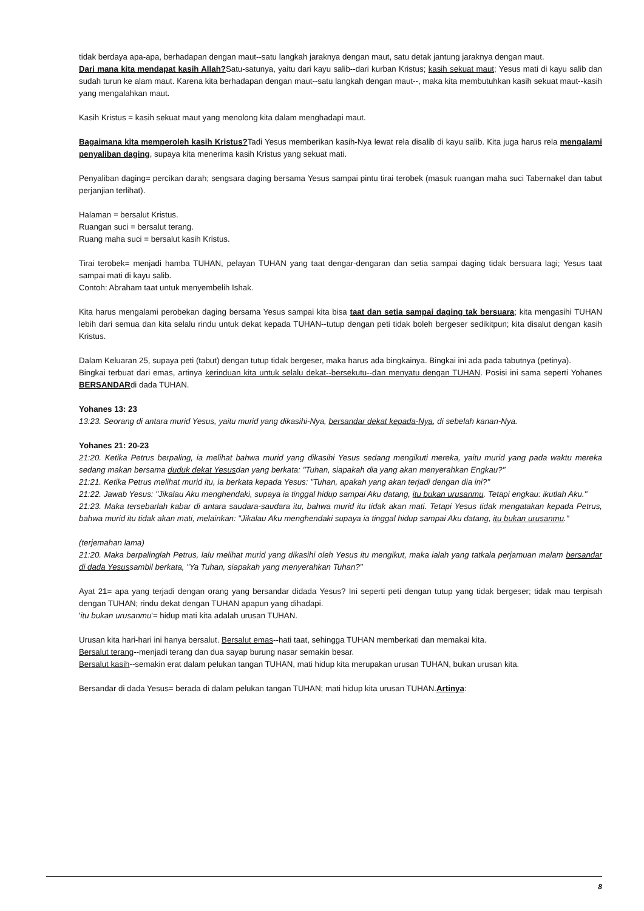tidak berdaya apa-apa, berhadapan dengan maut--satu langkah jaraknya dengan maut, satu detak jantung jaraknya dengan maut.
Dari mana kita mendapat kasih Allah?Satu-satunya, yaitu dari kayu salib--dari kurban Kristus; kasih sekuat maut; Yesus mati di kayu salib dan sudah turun ke alam maut. Karena kita berhadapan dengan maut--satu langkah dengan maut--, maka kita membutuhkan kasih sekuat maut--kasih yang mengalahkan maut.
Kasih Kristus = kasih sekuat maut yang menolong kita dalam menghadapi maut.
Bagaimana kita memperoleh kasih Kristus?Tadi Yesus memberikan kasih-Nya lewat rela disalib di kayu salib. Kita juga harus rela mengalami penyaliban daging, supaya kita menerima kasih Kristus yang sekuat mati.
Penyaliban daging= percikan darah; sengsara daging bersama Yesus sampai pintu tirai terobek (masuk ruangan maha suci Tabernakel dan tabut perjanjian terlihat).
Halaman = bersalut Kristus.
Ruangan suci = bersalut terang.
Ruang maha suci = bersalut kasih Kristus.
Tirai terobek= menjadi hamba TUHAN, pelayan TUHAN yang taat dengar-dengaran dan setia sampai daging tidak bersuara lagi; Yesus taat sampai mati di kayu salib.
Contoh: Abraham taat untuk menyembelih Ishak.
Kita harus mengalami perobekan daging bersama Yesus sampai kita bisa taat dan setia sampai daging tak bersuara; kita mengasihi TUHAN lebih dari semua dan kita selalu rindu untuk dekat kepada TUHAN--tutup dengan peti tidak boleh bergeser sedikitpun; kita disalut dengan kasih Kristus.
Dalam Keluaran 25, supaya peti (tabut) dengan tutup tidak bergeser, maka harus ada bingkainya. Bingkai ini ada pada tabutnya (petinya).
Bingkai terbuat dari emas, artinya kerinduan kita untuk selalu dekat--bersekutu--dan menyatu dengan TUHAN. Posisi ini sama seperti Yohanes BERSANDARdi dada TUHAN.
Yohanes 13: 23
13:23. Seorang di antara murid Yesus, yaitu murid yang dikasihi-Nya, bersandar dekat kepada-Nya, di sebelah kanan-Nya.
Yohanes 21: 20-23
21:20. Ketika Petrus berpaling, ia melihat bahwa murid yang dikasihi Yesus sedang mengikuti mereka, yaitu murid yang pada waktu mereka sedang makan bersama duduk dekat Yesusdan yang berkata: "Tuhan, siapakah dia yang akan menyerahkan Engkau?"
21:21. Ketika Petrus melihat murid itu, ia berkata kepada Yesus: "Tuhan, apakah yang akan terjadi dengan dia ini?"
21:22. Jawab Yesus: "Jikalau Aku menghendaki, supaya ia tinggal hidup sampai Aku datang, itu bukan urusanmu. Tetapi engkau: ikutlah Aku."
21:23. Maka tersebarlah kabar di antara saudara-saudara itu, bahwa murid itu tidak akan mati. Tetapi Yesus tidak mengatakan kepada Petrus, bahwa murid itu tidak akan mati, melainkan: "Jikalau Aku menghendaki supaya ia tinggal hidup sampai Aku datang, itu bukan urusanmu."
(terjemahan lama)
21:20. Maka berpalinglah Petrus, lalu melihat murid yang dikasihi oleh Yesus itu mengikut, maka ialah yang tatkala perjamuan malam bersandar di dada Yesussambil berkata, "Ya Tuhan, siapakah yang menyerahkan Tuhan?"
Ayat 21= apa yang terjadi dengan orang yang bersandar didada Yesus? Ini seperti peti dengan tutup yang tidak bergeser; tidak mau terpisah dengan TUHAN; rindu dekat dengan TUHAN apapun yang dihadapi.
'itu bukan urusanmu'= hidup mati kita adalah urusan TUHAN.
Urusan kita hari-hari ini hanya bersalut. Bersalut emas--hati taat, sehingga TUHAN memberkati dan memakai kita.
Bersalut terang--menjadi terang dan dua sayap burung nasar semakin besar.
Bersalut kasih--semakin erat dalam pelukan tangan TUHAN, mati hidup kita merupakan urusan TUHAN, bukan urusan kita.
Bersandar di dada Yesus= berada di dalam pelukan tangan TUHAN; mati hidup kita urusan TUHAN.Artinya:
8